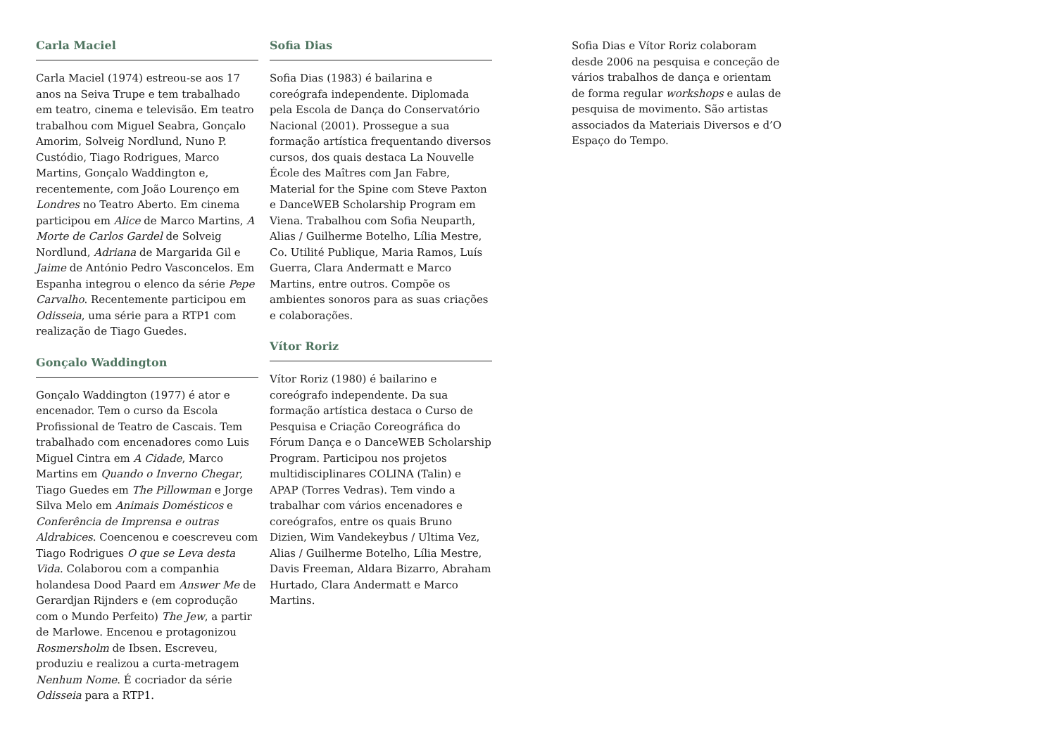Carla Maciel
Carla Maciel (1974) estreou-se aos 17 anos na Seiva Trupe e tem trabalhado em teatro, cinema e televisão. Em teatro trabalhou com Miguel Seabra, Gonçalo Amorim, Solveig Nordlund, Nuno P. Custódio, Tiago Rodrigues, Marco Martins, Gonçalo Waddington e, recentemente, com João Lourenço em Londres no Teatro Aberto. Em cinema participou em Alice de Marco Martins, A Morte de Carlos Gardel de Solveig Nordlund, Adriana de Margarida Gil e Jaime de António Pedro Vasconcelos. Em Espanha integrou o elenco da série Pepe Carvalho. Recentemente participou em Odisseia, uma série para a RTP1 com realização de Tiago Guedes.
Gonçalo Waddington
Gonçalo Waddington (1977) é ator e encenador. Tem o curso da Escola Profissional de Teatro de Cascais. Tem trabalhado com encenadores como Luis Miguel Cintra em A Cidade, Marco Martins em Quando o Inverno Chegar, Tiago Guedes em The Pillowman e Jorge Silva Melo em Animais Domésticos e Conferência de Imprensa e outras Aldrabices. Coencenou e coescreveu com Tiago Rodrigues O que se Leva desta Vida. Colaborou com a companhia holandesa Dood Paard em Answer Me de Gerardjan Rijnders e (em coprodução com o Mundo Perfeito) The Jew, a partir de Marlowe. Encenou e protagonizou Rosmersholm de Ibsen. Escreveu, produziu e realizou a curta-metragem Nenhum Nome. É cocriador da série Odisseia para a RTP1.
Sofia Dias
Sofia Dias (1983) é bailarina e coreógrafa independente. Diplomada pela Escola de Dança do Conservatório Nacional (2001). Prossegue a sua formação artística frequentando diversos cursos, dos quais destaca La Nouvelle École des Maîtres com Jan Fabre, Material for the Spine com Steve Paxton e DanceWEB Scholarship Program em Viena. Trabalhou com Sofia Neuparth, Alias / Guilherme Botelho, Lília Mestre, Co. Utilité Publique, Maria Ramos, Luís Guerra, Clara Andermatt e Marco Martins, entre outros. Compõe os ambientes sonoros para as suas criações e colaborações.
Vítor Roriz
Vítor Roriz (1980) é bailarino e coreógrafo independente. Da sua formação artística destaca o Curso de Pesquisa e Criação Coreográfica do Fórum Dança e o DanceWEB Scholarship Program. Participou nos projetos multidisciplinares COLINA (Talin) e APAP (Torres Vedras). Tem vindo a trabalhar com vários encenadores e coreógrafos, entre os quais Bruno Dizien, Wim Vandekeybus / Ultima Vez, Alias / Guilherme Botelho, Lília Mestre, Davis Freeman, Aldara Bizarro, Abraham Hurtado, Clara Andermatt e Marco Martins.
Sofia Dias e Vítor Roriz colaboram desde 2006 na pesquisa e conceção de vários trabalhos de dança e orientam de forma regular workshops e aulas de pesquisa de movimento. São artistas associados da Materiais Diversos e d’O Espaço do Tempo.